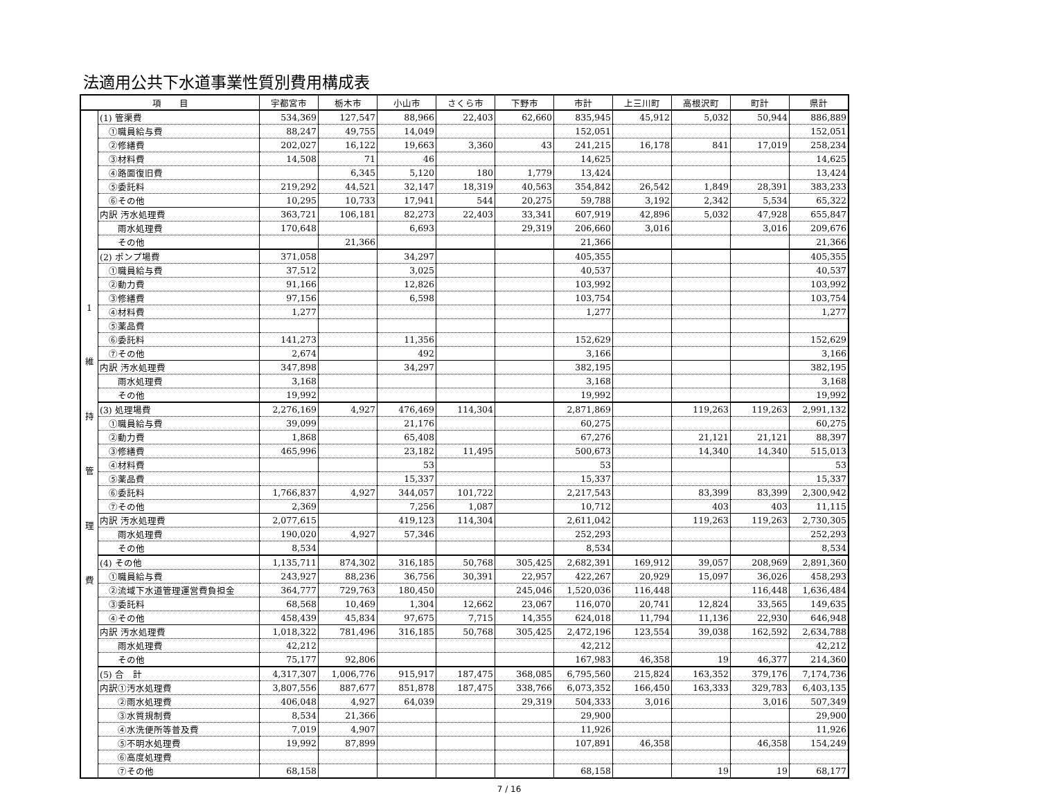法適用公共下水道事業性質別費用構成表
| 項 目 | | 宇都宮市 | 栃木市 | 小山市 | さくら市 | 下野市 | 市計 | 上三川町 | 高根沢町 | 町計 | 県計 |
| --- | --- | --- | --- | --- | --- | --- | --- | --- | --- | --- | --- |
| 1 維 持 管 理 費 | (1) 管渠費 | 534,369 | 127,547 | 88,966 | 22,403 | 62,660 | 835,945 | 45,912 | 5,032 | 50,944 | 886,889 |
| | ①職員給与費 | 88,247 | 49,755 | 14,049 | | | 152,051 | | | | 152,051 |
| | ②修繕費 | 202,027 | 16,122 | 19,663 | 3,360 | 43 | 241,215 | 16,178 | 841 | 17,019 | 258,234 |
| | ③材料費 | 14,508 | 71 | 46 | | | 14,625 | | | | 14,625 |
| | ④路面復旧費 | | 6,345 | 5,120 | 180 | 1,779 | 13,424 | | | | 13,424 |
| | ⑤委託料 | 219,292 | 44,521 | 32,147 | 18,319 | 40,563 | 354,842 | 26,542 | 1,849 | 28,391 | 383,233 |
| | ⑥その他 | 10,295 | 10,733 | 17,941 | 544 | 20,275 | 59,788 | 3,192 | 2,342 | 5,534 | 65,322 |
| | 内訳 汚水処理費 | 363,721 | 106,181 | 82,273 | 22,403 | 33,341 | 607,919 | 42,896 | 5,032 | 47,928 | 655,847 |
| | 雨水処理費 | 170,648 | | 6,693 | | 29,319 | 206,660 | 3,016 | | 3,016 | 209,676 |
| | その他 | | 21,366 | | | | 21,366 | | | | 21,366 |
| | (2) ポンプ場費 | 371,058 | | 34,297 | | | 405,355 | | | | 405,355 |
| | ①職員給与費 | 37,512 | | 3,025 | | | 40,537 | | | | 40,537 |
| | ②動力費 | 91,166 | | 12,826 | | | 103,992 | | | | 103,992 |
| | ③修繕費 | 97,156 | | 6,598 | | | 103,754 | | | | 103,754 |
| | ④材料費 | 1,277 | | | | | 1,277 | | | | 1,277 |
| | ⑤薬品費 | | | | | | | | | | |
| | ⑥委託料 | 141,273 | | 11,356 | | | 152,629 | | | | 152,629 |
| | ⑦その他 | 2,674 | | 492 | | | 3,166 | | | | 3,166 |
| | 内訳 汚水処理費 | 347,898 | | 34,297 | | | 382,195 | | | | 382,195 |
| | 雨水処理費 | 3,168 | | | | | 3,168 | | | | 3,168 |
| | その他 | 19,992 | | | | | 19,992 | | | | 19,992 |
| | (3) 処理場費 | 2,276,169 | 4,927 | 476,469 | 114,304 | | 2,871,869 | | 119,263 | 119,263 | 2,991,132 |
| | ①職員給与費 | 39,099 | | 21,176 | | | 60,275 | | | | 60,275 |
| | ②動力費 | 1,868 | | 65,408 | | | 67,276 | | 21,121 | 21,121 | 88,397 |
| | ③修繕費 | 465,996 | | 23,182 | 11,495 | | 500,673 | | 14,340 | 14,340 | 515,013 |
| | ④材料費 | | | 53 | | | 53 | | | | 53 |
| | ⑤薬品費 | | | 15,337 | | | 15,337 | | | | 15,337 |
| | ⑥委託料 | 1,766,837 | 4,927 | 344,057 | 101,722 | | 2,217,543 | | 83,399 | 83,399 | 2,300,942 |
| | ⑦その他 | 2,369 | | 7,256 | 1,087 | | 10,712 | | 403 | 403 | 11,115 |
| | 内訳 汚水処理費 | 2,077,615 | | 419,123 | 114,304 | | 2,611,042 | | 119,263 | 119,263 | 2,730,305 |
| | 雨水処理費 | 190,020 | 4,927 | 57,346 | | | 252,293 | | | | 252,293 |
| | その他 | 8,534 | | | | | 8,534 | | | | 8,534 |
| | (4) その他 | 1,135,711 | 874,302 | 316,185 | 50,768 | 305,425 | 2,682,391 | 169,912 | 39,057 | 208,969 | 2,891,360 |
| | ①職員給与費 | 243,927 | 88,236 | 36,756 | 30,391 | 22,957 | 422,267 | 20,929 | 15,097 | 36,026 | 458,293 |
| | ②流域下水道管理運営費負担金 | 364,777 | 729,763 | 180,450 | | 245,046 | 1,520,036 | 116,448 | | 116,448 | 1,636,484 |
| | ③委託料 | 68,568 | 10,469 | 1,304 | 12,662 | 23,067 | 116,070 | 20,741 | 12,824 | 33,565 | 149,635 |
| | ④その他 | 458,439 | 45,834 | 97,675 | 7,715 | 14,355 | 624,018 | 11,794 | 11,136 | 22,930 | 646,948 |
| | 内訳 汚水処理費 | 1,018,322 | 781,496 | 316,185 | 50,768 | 305,425 | 2,472,196 | 123,554 | 39,038 | 162,592 | 2,634,788 |
| | 雨水処理費 | 42,212 | | | | | 42,212 | | | | 42,212 |
| | その他 | 75,177 | 92,806 | | | | 167,983 | 46,358 | 19 | 46,377 | 214,360 |
| | (5) 合 計 | 4,317,307 | 1,006,776 | 915,917 | 187,475 | 368,085 | 6,795,560 | 215,824 | 163,352 | 379,176 | 7,174,736 |
| | 内訳①汚水処理費 | 3,807,556 | 887,677 | 851,878 | 187,475 | 338,766 | 6,073,352 | 166,450 | 163,333 | 329,783 | 6,403,135 |
| | ②雨水処理費 | 406,048 | 4,927 | 64,039 | | 29,319 | 504,333 | 3,016 | | 3,016 | 507,349 |
| | ③水質規制費 | 8,534 | 21,366 | | | | 29,900 | | | | 29,900 |
| | ④水洗便所等普及費 | 7,019 | 4,907 | | | | 11,926 | | | | 11,926 |
| | ⑤不明水処理費 | 19,992 | 87,899 | | | | 107,891 | 46,358 | | 46,358 | 154,249 |
| | ⑥高度処理費 | | | | | | | | | | |
| | ⑦その他 | 68,158 | | | | | 68,158 | | 19 | 19 | 68,177 |
7 / 16